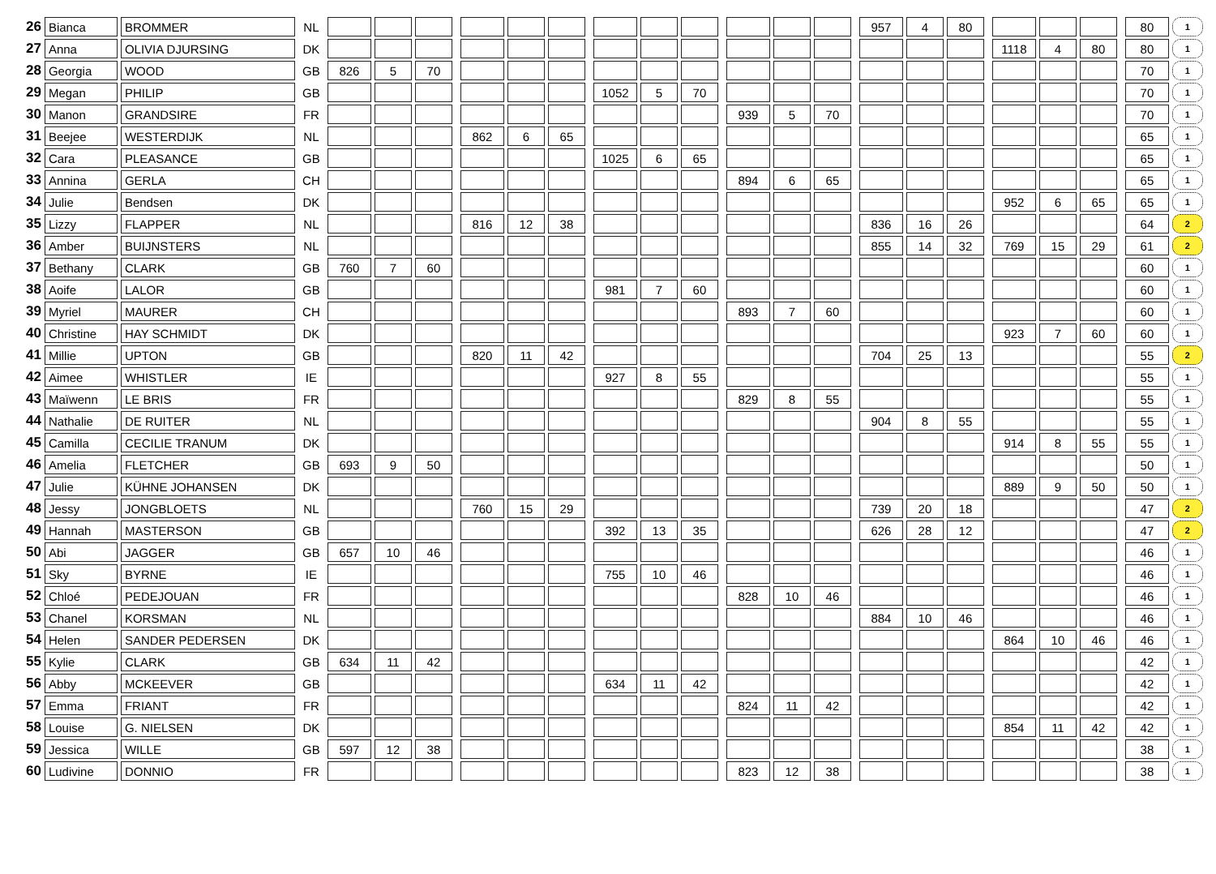| 26 | Bianca | BROMMER | NL | | | | | | | | | | | | | | | | | 957 | 4 | 80 | | | | | | 80 | 1 |
| 27 | Anna | OLIVIA DJURSING | DK | | | | | | | | | | | | | | | | | | | | | 1118 | 4 | 80 | | 80 | 1 |
| 28 | Georgia | WOOD | GB | 826 | 5 | 70 | | | | | | | | | | | | | | | | | | | | | | 70 | 1 |
| 29 | Megan | PHILIP | GB | | | | | | | | | 1052 | 5 | 70 | | | | | | | | | | | | | | 70 | 1 |
| 30 | Manon | GRANDSIRE | FR | | | | | | | | | | | | | 939 | 5 | 70 | | | | | | | | | | 70 | 1 |
| 31 | Beejee | WESTERDIJK | NL | | | | | 862 | 6 | 65 | | | | | | | | | | | | | | | | | | 65 | 1 |
| 32 | Cara | PLEASANCE | GB | | | | | | | | | 1025 | 6 | 65 | | | | | | | | | | | | | | 65 | 1 |
| 33 | Annina | GERLA | CH | | | | | | | | | | | | | 894 | 6 | 65 | | | | | | | | | | 65 | 1 |
| 34 | Julie | Bendsen | DK | | | | | | | | | | | | | | | | | | | | | 952 | 6 | 65 | | 65 | 1 |
| 35 | Lizzy | FLAPPER | NL | | | | | 816 | 12 | 38 | | | | | | | | | | 836 | 16 | 26 | | | | | | 64 | 2 |
| 36 | Amber | BUIJNSTERS | NL | | | | | | | | | | | | | | | | | 855 | 14 | 32 | | 769 | 15 | 29 | | 61 | 2 |
| 37 | Bethany | CLARK | GB | 760 | 7 | 60 | | | | | | | | | | | | | | | | | | | | | | 60 | 1 |
| 38 | Aoife | LALOR | GB | | | | | | | | | 981 | 7 | 60 | | | | | | | | | | | | | | 60 | 1 |
| 39 | Myriel | MAURER | CH | | | | | | | | | | | | | 893 | 7 | 60 | | | | | | | | | | 60 | 1 |
| 40 | Christine | HAY SCHMIDT | DK | | | | | | | | | | | | | | | | | | | | | 923 | 7 | 60 | | 60 | 1 |
| 41 | Millie | UPTON | GB | | | | | 820 | 11 | 42 | | | | | | | | | | 704 | 25 | 13 | | | | | | 55 | 2 |
| 42 | Aimee | WHISTLER | IE | | | | | | | | | 927 | 8 | 55 | | | | | | | | | | | | | | 55 | 1 |
| 43 | Maïwenn | LE BRIS | FR | | | | | | | | | | | | | 829 | 8 | 55 | | | | | | | | | | 55 | 1 |
| 44 | Nathalie | DE RUITER | NL | | | | | | | | | | | | | | | | | 904 | 8 | 55 | | | | | | 55 | 1 |
| 45 | Camilla | CECILIE TRANUM | DK | | | | | | | | | | | | | | | | | | | | | 914 | 8 | 55 | | 55 | 1 |
| 46 | Amelia | FLETCHER | GB | 693 | 9 | 50 | | | | | | | | | | | | | | | | | | | | | | 50 | 1 |
| 47 | Julie | KÜHNE JOHANSEN | DK | | | | | | | | | | | | | | | | | | | | | 889 | 9 | 50 | | 50 | 1 |
| 48 | Jessy | JONGBLOETS | NL | | | | | 760 | 15 | 29 | | | | | | | | | | 739 | 20 | 18 | | | | | | 47 | 2 |
| 49 | Hannah | MASTERSON | GB | | | | | | | | | 392 | 13 | 35 | | | | | | 626 | 28 | 12 | | | | | | 47 | 2 |
| 50 | Abi | JAGGER | GB | 657 | 10 | 46 | | | | | | | | | | | | | | | | | | | | | | 46 | 1 |
| 51 | Sky | BYRNE | IE | | | | | | | | | 755 | 10 | 46 | | | | | | | | | | | | | | 46 | 1 |
| 52 | Chloé | PEDEJOUAN | FR | | | | | | | | | | | | | 828 | 10 | 46 | | | | | | | | | | 46 | 1 |
| 53 | Chanel | KORSMAN | NL | | | | | | | | | | | | | | | | | 884 | 10 | 46 | | | | | | 46 | 1 |
| 54 | Helen | SANDER PEDERSEN | DK | | | | | | | | | | | | | | | | | | | | | 864 | 10 | 46 | | 46 | 1 |
| 55 | Kylie | CLARK | GB | 634 | 11 | 42 | | | | | | | | | | | | | | | | | | | | | | 42 | 1 |
| 56 | Abby | MCKEEVER | GB | | | | | | | | | 634 | 11 | 42 | | | | | | | | | | | | | | 42 | 1 |
| 57 | Emma | FRIANT | FR | | | | | | | | | | | | | 824 | 11 | 42 | | | | | | | | | | 42 | 1 |
| 58 | Louise | G. NIELSEN | DK | | | | | | | | | | | | | | | | | | | | | 854 | 11 | 42 | | 42 | 1 |
| 59 | Jessica | WILLE | GB | 597 | 12 | 38 | | | | | | | | | | | | | | | | | | | | | | 38 | 1 |
| 60 | Ludivine | DONNIO | FR | | | | | | | | | | | | | 823 | 12 | 38 | | | | | | | | | | 38 | 1 |